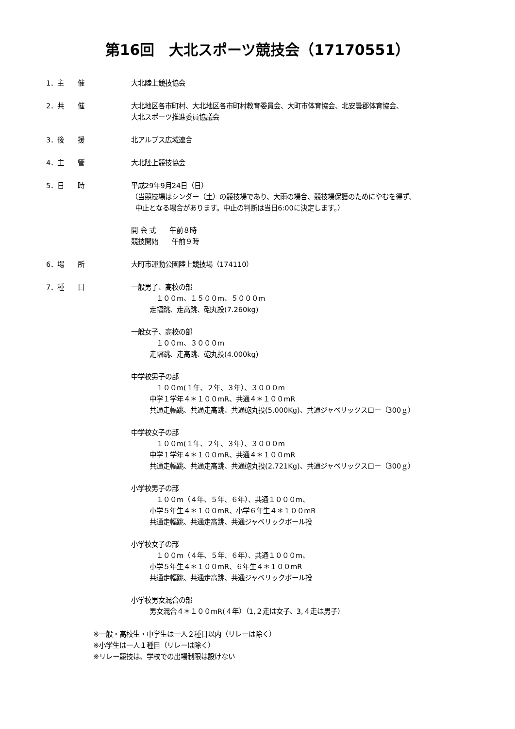第16回　大北スポーツ競技会（17170551）
1．主　　催 大北陸上競技協会
2．共　　催 大北地区各市町村、大北地区各市町村教育委員会、大町市体育協会、北安曇郡体育協会、
大北スポーツ推進委員協議会
3．後　　援 北アルプス広域連合
4．主　　管 大北陸上競技協会
5．日　　時 平成29年9月24日（日）
（当競技場はシンダー（土）の競技場であり、大雨の場合、競技場保護のためにやむを得ず、
中止となる場合があります。中止の判断は当日6:00に決定します。）
開 会 式　　午前８時
競技開始　　午前９時
6．場　　所 大町市運動公園陸上競技場（174110）
7．種　　目 一般男子、高校の部
　１００m、１５００m、５０００m
走幅跳、走高跳、砲丸投(7.260kg)
一般女子、高校の部
　１００m、３０００m
走幅跳、走高跳、砲丸投(4.000kg)
中学校男子の部
　１００m(１年、２年、３年）、３０００m
中学１学年４＊１００mR、共通４＊１００mR
共通走幅跳、共通走高跳、共通砲丸投(5.000Kg)、共通ジャベリックスロー（300ｇ）
中学校女子の部
　１００m(１年、２年、３年）、３０００m
中学１学年４＊１００mR、共通４＊１００mR
共通走幅跳、共通走高跳、共通砲丸投(2.721Kg)、共通ジャベリックスロー（300ｇ）
小学校男子の部
　１００m（４年、５年、６年）、共通１０００m、
小学５年生４＊１００mR、小学６年生４＊１００mR
共通走幅跳、共通走高跳、共通ジャベリックボール投
小学校女子の部
　１００m（４年、５年、６年）、共通１０００m、
小学５年生４＊１００mR、６年生４＊１００mR
共通走幅跳、共通走高跳、共通ジャベリックボール投
小学校男女混合の部
男女混合４＊１００mR(４年）（1,２走は女子、3,４走は男子）
※一般・高校生・中学生は一人２種目以内（リレーは除く）
※小学生は一人１種目（リレーは除く）
※リレー競技は、学校での出場制限は設けない